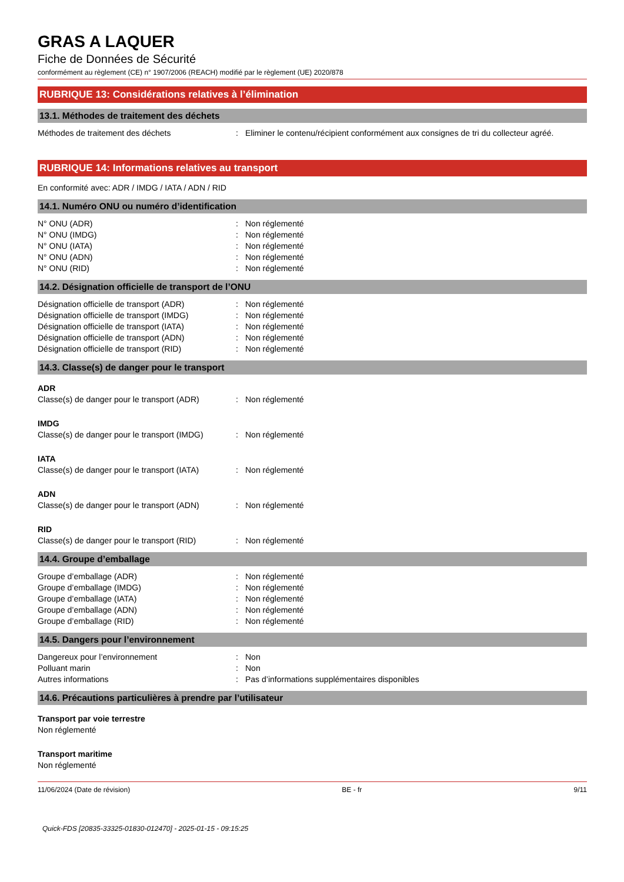GRAS A LAQUER
Fiche de Données de Sécurité
conformément au règlement (CE) n° 1907/2006 (REACH) modifié par le règlement (UE) 2020/878
RUBRIQUE 13: Considérations relatives à l’élimination
13.1. Méthodes de traitement des déchets
Méthodes de traitement des déchets: Eliminer le contenu/récipient conformément aux consignes de tri du collecteur agréé.
RUBRIQUE 14: Informations relatives au transport
En conformité avec: ADR / IMDG / IATA / ADN / RID
14.1. Numéro ONU ou numéro d’identification
N° ONU (ADR): Non réglementé
N° ONU (IMDG): Non réglementé
N° ONU (IATA): Non réglementé
N° ONU (ADN): Non réglementé
N° ONU (RID): Non réglementé
14.2. Désignation officielle de transport de l’ONU
Désignation officielle de transport (ADR): Non réglementé
Désignation officielle de transport (IMDG): Non réglementé
Désignation officielle de transport (IATA): Non réglementé
Désignation officielle de transport (ADN): Non réglementé
Désignation officielle de transport (RID): Non réglementé
14.3. Classe(s) de danger pour le transport
ADR
Classe(s) de danger pour le transport (ADR): Non réglementé
IMDG
Classe(s) de danger pour le transport (IMDG): Non réglementé
IATA
Classe(s) de danger pour le transport (IATA): Non réglementé
ADN
Classe(s) de danger pour le transport (ADN): Non réglementé
RID
Classe(s) de danger pour le transport (RID): Non réglementé
14.4. Groupe d’emballage
Groupe d’emballage (ADR): Non réglementé
Groupe d’emballage (IMDG): Non réglementé
Groupe d’emballage (IATA): Non réglementé
Groupe d’emballage (ADN): Non réglementé
Groupe d’emballage (RID): Non réglementé
14.5. Dangers pour l’environnement
Dangereux pour l’environnement: Non
Polluant marin: Non
Autres informations: Pas d’informations supplémentaires disponibles
14.6. Précautions particulières à prendre par l’utilisateur
Transport par voie terrestre
Non réglementé
Transport maritime
Non réglementé
11/06/2024 (Date de révision) BE - fr 9/11
Quick-FDS [20835-33325-01830-012470] - 2025-01-15 - 09:15:25